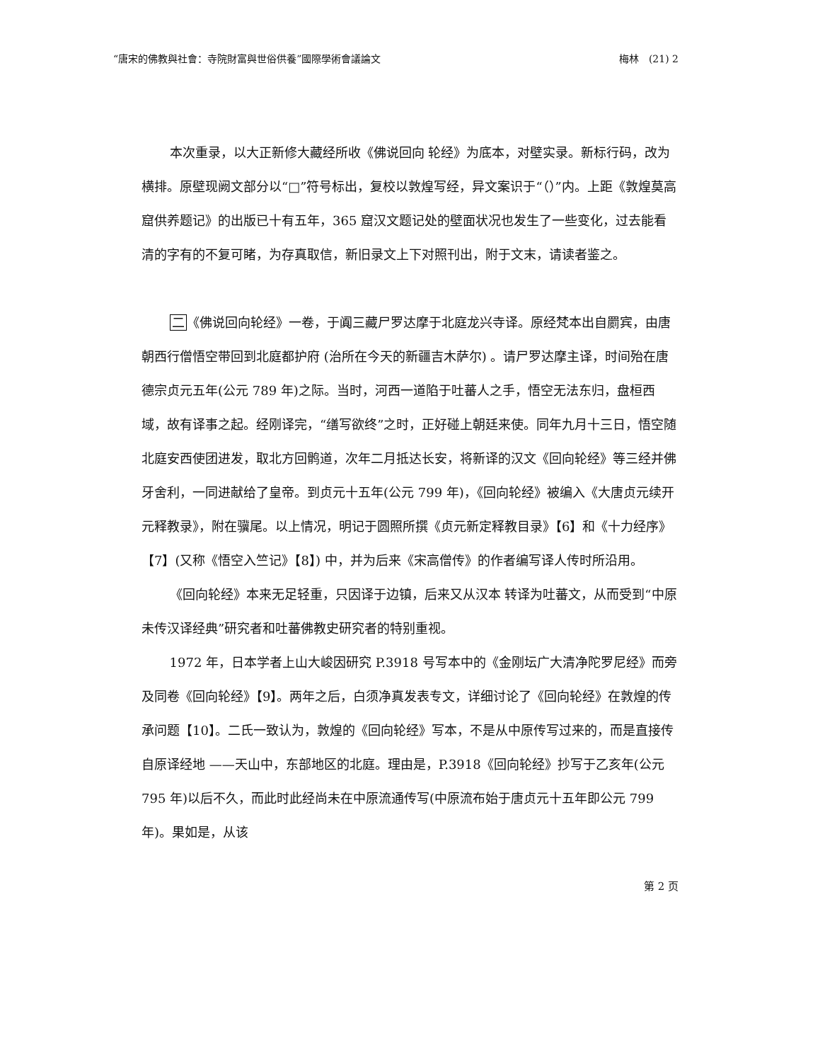“唐宋的佛教與社會：寺院財富與世俗供養”國際學術會議論文 梅林　(21) 2
本次重录，以大正新修大藏经所收《佛说回向 轮经》为底本，对壁实录。新标行码，改为横排。原壁现阙文部分以“□”符号标出，复校以敦煌写经，异文案识于“（）”内。上距《敦煌莫高窟供养题记》的出版已十有五年，365 窟汉文题记处的壁面状况也发生了一些变化，过去能看清的字有的不复可睹，为存真取信，新旧录文上下对照刊出，附于文末，请读者鉴之。
二《佛说回向轮经》一卷，于阗三藏尸罗达摩于北庭龙兴寺译。原经梵本出自罽宾，由唐朝西行僧悟空带回到北庭都护府 (治所在今天的新疆吉木萨尔) 。请尸罗达摩主译，时间殆在唐德宗贞元五年(公元 789 年)之际。当时，河西一道陷于吐蕃人之手，悟空无法东归，盘桓西域，故有译事之起。经刚译完，“缮写欲终”之时，正好碰上朝廷来使。同年九月十三日，悟空随北庭安西使团进发，取北方回鹘道，次年二月抵达长安，将新译的汉文《回向轮经》等三经并佛牙舍利，一同进献给了皇帝。到贞元十五年(公元 799 年)，《回向轮经》被编入《大唐贞元续开元释教录》，附在骥尾。以上情况，明记于圆照所撰《贞元新定释教目录》【6】和《十力经序》【7】(又称《悟空入竺记》【8】) 中，并为后来《宋高僧传》的作者编写译人传时所沿用。
《回向轮经》本来无足轻重，只因译于边镇，后来又从汉本 转译为吐蕃文，从而受到“中原未传汉译经典”研究者和吐蕃佛教史研究者的特别重视。
1972 年，日本学者上山大峻因研究 P.3918 号写本中的《金刚坛广大清净陀罗尼经》而旁及同卷《回向轮经》【9】。两年之后，白须净真发表专文，详细讨论了《回向轮经》在敦煌的传承问题【10】。二氏一致认为，敦煌的《回向轮经》写本，不是从中原传写过来的，而是直接传自原译经地 ——天山中，东部地区的北庭。理由是，P.3918《回向轮经》抄写于乙亥年(公元 795 年)以后不久，而此时此经尚未在中原流通传写(中原流布始于唐贞元十五年即公元 799 年)。果如是，从该
第 2 页